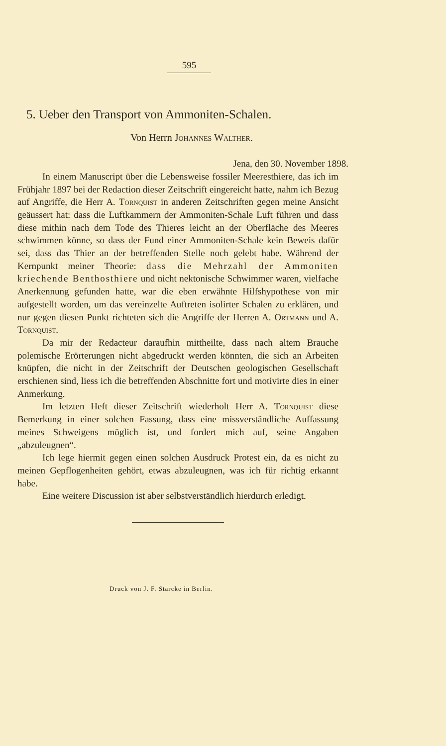595
5. Ueber den Transport von Ammoniten-Schalen.
Von Herrn Johannes Walther.
Jena, den 30. November 1898.
In einem Manuscript über die Lebensweise fossiler Meeres­thiere, das ich im Frühjahr 1897 bei der Redaction dieser Zeit­schrift eingereicht hatte, nahm ich Bezug auf Angriffe, die Herr A. Tornquist in anderen Zeitschriften gegen meine Ansicht ge­äussert hat: dass die Luftkammern der Ammoniten-Schale Luft führen und dass diese mithin nach dem Tode des Thieres leicht an der Oberfläche des Meeres schwimmen könne, so dass der Fund einer Ammoniten-Schale kein Beweis dafür sei, dass das Thier an der betreffenden Stelle noch gelebt habe. Während der Kernpunkt meiner Theorie: dass die Mehrzahl der Ammo­niten kriechende Benthosthiere und nicht nektonische Schwimmer waren, vielfache Anerkennung gefunden hatte, war die eben erwähnte Hilfshypothese von mir aufgestellt worden, um das vereinzelte Auftreten isolirter Schalen zu erklären, und nur gegen diesen Punkt richteten sich die Angriffe der Herren A. Ortmann und A. Tornquist.
Da mir der Redacteur daraufhin mittheilte, dass nach altem Brauche polemische Erörterungen nicht abgedruckt werden könn­ten, die sich an Arbeiten knüpfen, die nicht in der Zeitschrift der Deutschen geologischen Gesellschaft erschienen sind, liess ich die betreffenden Abschnitte fort und motivirte dies in einer Anmerkung.
Im letzten Heft dieser Zeitschrift wiederholt Herr A. Torn­quist diese Bemerkung in einer solchen Fassung, dass eine miss­verständliche Auffassung meines Schweigens möglich ist, und fordert mich auf, seine Angaben „abzuleugnen“.
Ich lege hiermit gegen einen solchen Ausdruck Protest ein, da es nicht zu meinen Gepflogenheiten gehört, etwas abzuleugnen, was ich für richtig erkannt habe.
Eine weitere Discussion ist aber selbstverständlich hierdurch erledigt.
Druck von J. F. Starcke in Berlin.